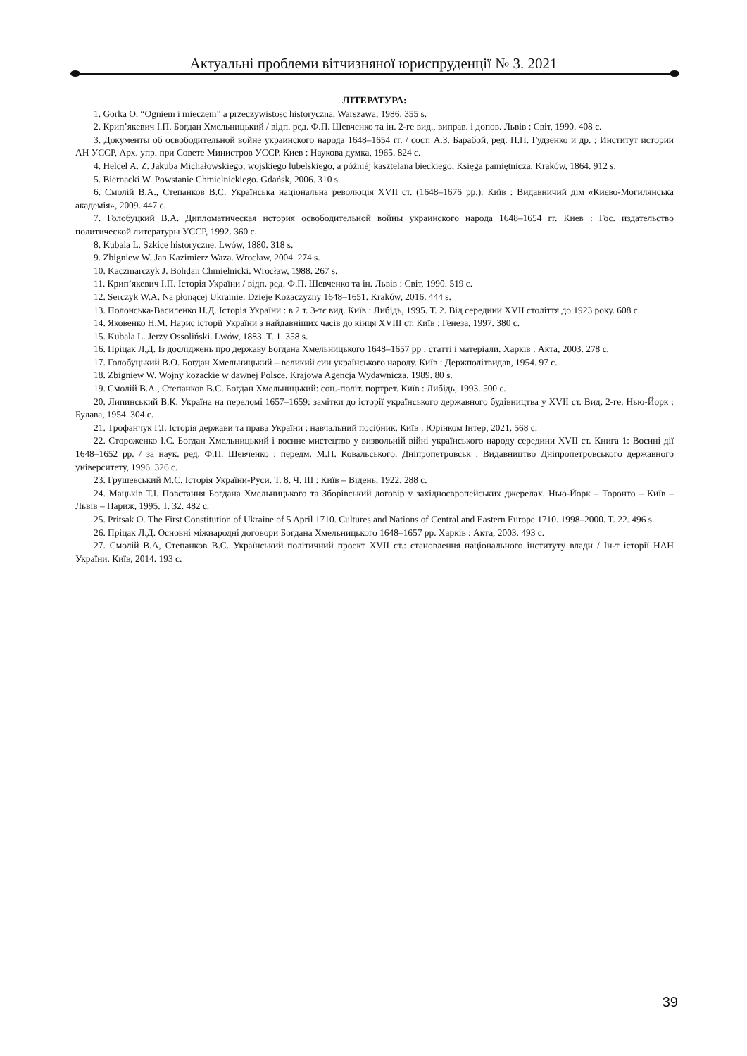Актуальні проблеми вітчизняної юриспруденції № 3. 2021
ЛІТЕРАТУРА:
1. Gorka O. “Ogniem i mieczem” a przeczywistosc historyczna. Warszawa, 1986. 355 s.
2. Крип’якевич І.П. Богдан Хмельницький / відп. ред. Ф.П. Шевченко та ін. 2-ге вид., виправ. і допов. Львів : Світ, 1990. 408 с.
3. Документы об освободительной войне украинского народа 1648–1654 гг. / сост. А.З. Барабой, ред. П.П. Гудзенко и др. ; Институт истории АН УССР, Арх. упр. при Совете Министров УССР. Киев : Наукова думка, 1965. 824 с.
4. Helcel A. Z. Jakuba Michałowskiego, wojskiego lubelskiego, a późniéj kasztelana bieckiego, Księga pamiętnicza. Kraków, 1864. 912 s.
5. Biernacki W. Powstanie Chmielnickiego. Gdańsk, 2006. 310 s.
6. Смолій В.А., Степанков В.С. Українська національна революція XVII ст. (1648–1676 рр.). Київ : Видавничий дім «Києво-Могилянська академія», 2009. 447 с.
7. Голобуцкий В.А. Дипломатическая история освободительной войны украинского народа 1648–1654 гг. Киев : Гос. издательство политической литературы УССР, 1992. 360 с.
8. Kubala L. Szkice historyczne. Lwów, 1880. 318 s.
9. Zbigniew W. Jan Kazimierz Waza. Wrocław, 2004. 274 s.
10. Kaczmarczyk J. Bohdan Chmielnicki. Wrocław, 1988. 267 s.
11. Крип’якевич І.П. Історія України / відп. ред. Ф.П. Шевченко та ін. Львів : Світ, 1990. 519 с.
12. Serczyk W.A. Na płonącej Ukrainie. Dzieje Kozaczyzny 1648–1651. Kraków, 2016. 444 s.
13. Полонська-Василенко Н.Д. Історія України : в 2 т. 3-тє вид. Київ : Либідь, 1995. Т. 2. Від середини XVII століття до 1923 року. 608 с.
14. Яковенко Н.М. Нарис історії України з найдавніших часів до кінця XVIII ст. Київ : Генеза, 1997. 380 с.
15. Kubala L. Jerzy Ossoliński. Lwów, 1883. T. 1. 358 s.
16. Пріцак Л.Д. Із досліджень про державу Богдана Хмельницького 1648–1657 рр : статті і матеріали. Харків : Акта, 2003. 278 с.
17. Голобуцький В.О. Богдан Хмельницький – великий син українського народу. Київ : Держполітвидав, 1954. 97 с.
18. Zbigniew W. Wojny kozackie w dawnej Polsce. Krajowa Agencja Wydawnicza, 1989. 80 s.
19. Смолій В.А., Степанков В.С. Богдан Хмельницький: соц.-політ. портрет. Київ : Либідь, 1993. 500 с.
20. Липинський В.К. Україна на переломі 1657–1659: замітки до історії українського державного будівництва у XVII ст. Вид. 2-ге. Нью-Йорк : Булава, 1954. 304 с.
21. Трофанчук Г.І. Історія держави та права України : навчальний посібник. Київ : Юрінком Інтер, 2021. 568 с.
22. Стороженко І.С. Богдан Хмельницький і воєнне мистецтво у визвольній війні українського народу середини XVII ст. Книга 1: Воєнні дії 1648–1652 рр. / за наук. ред. Ф.П. Шевченко ; передм. М.П. Ковальського. Дніпропетровськ : Видавництво Дніпропетровського державного університету, 1996. 326 с.
23. Грушевський М.С. Історія України-Руси. Т. 8. Ч. ІІІ : Київ – Відень, 1922. 288 с.
24. Мацьків Т.І. Повстання Богдана Хмельницького та Зборівський договір у західноєвропейських джерелах. Нью-Йорк – Торонто – Київ – Львів – Париж, 1995. Т. 32. 482 с.
25. Pritsak O. The First Constitution of Ukraine of 5 April 1710. Cultures and Nations of Central and Eastern Europe 1710. 1998–2000. T. 22. 496 s.
26. Пріцак Л.Д. Основні міжнародні договори Богдана Хмельницького 1648–1657 рр. Харків : Акта, 2003. 493 с.
27. Смолій В.А, Степанков В.С. Український політичний проект XVII ст.: становлення національного інституту влади / Ін-т історії НАН України. Київ, 2014. 193 с.
39